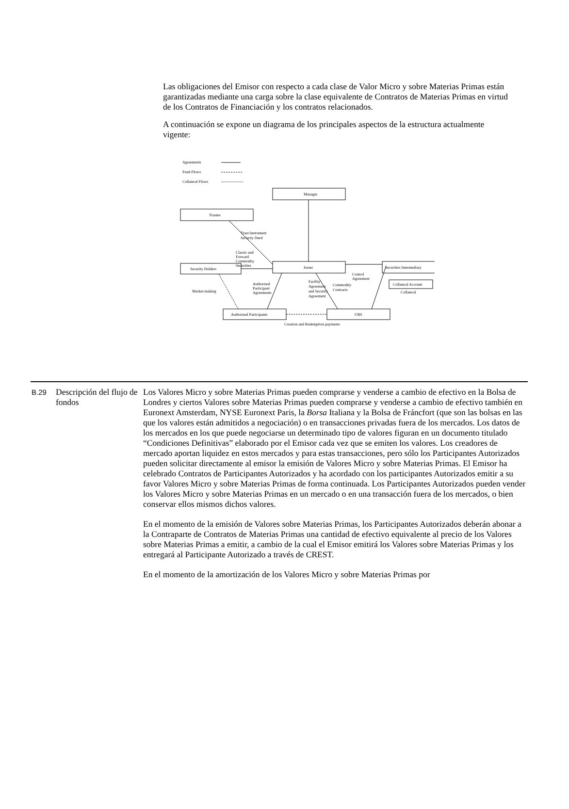Las obligaciones del Emisor con respecto a cada clase de Valor Micro y sobre Materias Primas están garantizadas mediante una carga sobre la clase equivalente de Contratos de Materias Primas en virtud de los Contratos de Financiación y los contratos relacionados.
A continuación se expone un diagrama de los principales aspectos de la estructura actualmente vigente:
Agreements
Fund Flows
Collateral Flows
Manager
Trustee
Issuer
Security Holders
Securities Intermediary
Collateral Account
Collateral
Authorised Participants
UBS
Trust Instrument
Security Deed
Classic and
Forward
Commodity
Securities
Control
Agreement
Market-making
Authorised
Participant
Agreements
Facility
Agreement
and Security
Agreement
Commodity
Contracts
Creation and Redemption payments
| B.29 | Descripción del flujo de fondos | Los Valores Micro y sobre Materias Primas pueden comprarse y venderse a cambio de efectivo en la Bolsa de Londres y ciertos Valores sobre Materias Primas pueden comprarse y venderse a cambio de efectivo también en Euronext Amsterdam, NYSE Euronext Paris, la Borsa Italiana y la Bolsa de Fráncfort (que son las bolsas en las que los valores están admitidos a negociación) o en transacciones privadas fuera de los mercados. Los datos de los mercados en los que puede negociarse un determinado tipo de valores figuran en un documento titulado “Condiciones Definitivas” elaborado por el Emisor cada vez que se emiten los valores. Los creadores de mercado aportan liquidez en estos mercados y para estas transacciones, pero sólo los Participantes Autorizados pueden solicitar directamente al emisor la emisión de Valores Micro y sobre Materias Primas. El Emisor ha celebrado Contratos de Participantes Autorizados y ha acordado con los participantes Autorizados emitir a su favor Valores Micro y sobre Materias Primas de forma continuada. Los Participantes Autorizados pueden vender los Valores Micro y sobre Materias Primas en un mercado o en una transacción fuera de los mercados, o bien conservar ellos mismos dichos valores. En el momento de la emisión de Valores sobre Materias Primas, los Participantes Autorizados deberán abonar a la Contraparte de Contratos de Materias Primas una cantidad de efectivo equivalente al precio de los Valores sobre Materias Primas a emitir, a cambio de la cual el Emisor emitirá los Valores sobre Materias Primas y los entregará al Participante Autorizado a través de CREST. En el momento de la amortización de los Valores Micro y sobre Materias Primas por |